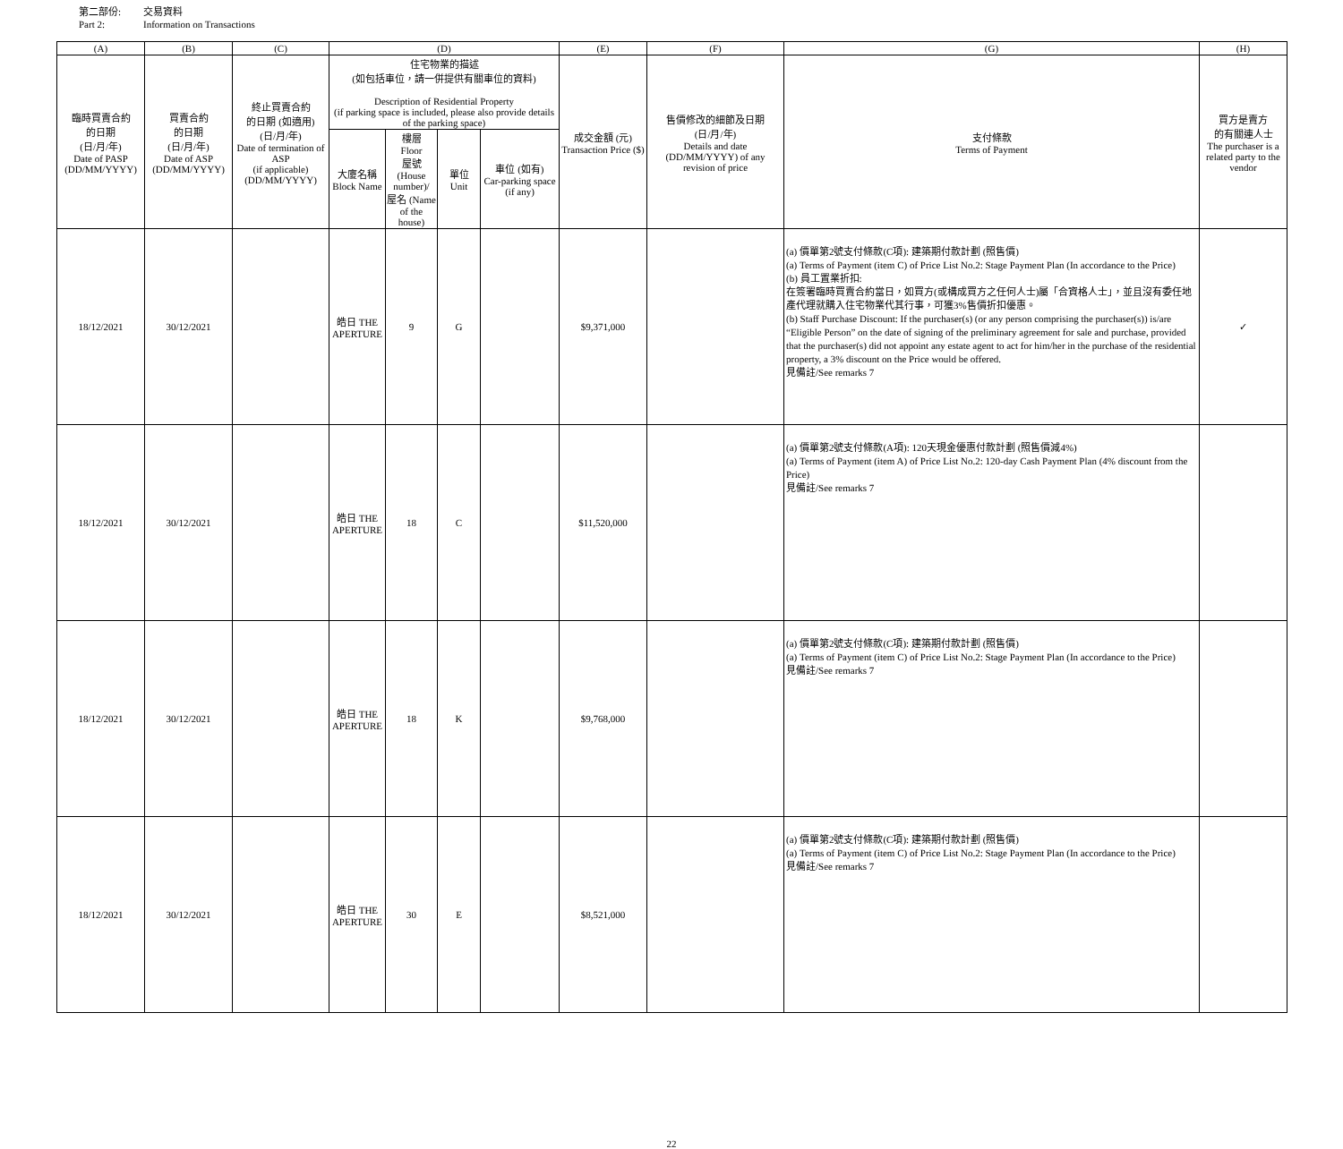第二部份: 交易資料
Part 2: Information on Transactions
| (A) | (B) | (C) | (D) | | | | (E) | (F) | (G) | (H) |
| --- | --- | --- | --- | --- | --- | --- | --- | --- | --- | --- |
| 臨時買賣合約 的日期 (日/月/年) Date of PASP (DD/MM/YYYY) | 買賣合約 的日期 (日/月/年) Date of ASP (DD/MM/YYYY) | 終止買賣合約 的日期 (如適用) (日/月/年) Date of termination of ASP (if applicable) (DD/MM/YYYY) | 住宅物業的描述 (如包括車位，請一併提供有關車位的資料) Description of Residential Property (if parking space is included, please also provide details of the parking space) | | | | 成交金額 (元) Transaction Price ($) | 售價修改的細節及日期 (日/月/年) Details and date (DD/MM/YYYY) of any revision of price | 支付條款 Terms of Payment | 買方是賣方 的有關連人士 The purchaser is a related party to the vendor |
| | | | 大廈名稱 Block Name | 樓層 Floor 屋號 (House number)/ 屋名 (Name of the house) | 單位 Unit | 車位 (如有) Car-parking space (if any) | | | | |
| 18/12/2021 | 30/12/2021 | | 皓日 THE APERTURE | 9 | G | | $9,371,000 | | (a) 價單第2號支付條款(C項): 建築期付款計劃 (照售價) (a) Terms of Payment (item C) of Price List No.2: Stage Payment Plan (In accordance to the Price) (b) 員工置業折扣: 在簽署臨時買賣合約當日，如買方(或構成買方之任何人士)屬「合資格人士」，並且沒有委任地產代理就購入住宅物業代其行事，可獲3%售價折扣優惠。 (b) Staff Purchase Discount: If the purchaser(s) (or any person comprising the purchaser(s)) is/are “Eligible Person” on the date of signing of the preliminary agreement for sale and purchase, provided that the purchaser(s) did not appoint any estate agent to act for him/her in the purchase of the residential property, a 3% discount on the Price would be offered. 見備註/See remarks 7 | ✓ |
| 18/12/2021 | 30/12/2021 | | 皓日 THE APERTURE | 18 | C | | $11,520,000 | | (a) 價單第2號支付條款(A項): 120天現金優惠付款計劃 (照售價減4%) (a) Terms of Payment (item A) of Price List No.2: 120-day Cash Payment Plan (4% discount from the Price) 見備註/See remarks 7 | |
| 18/12/2021 | 30/12/2021 | | 皓日 THE APERTURE | 18 | K | | $9,768,000 | | (a) 價單第2號支付條款(C項): 建築期付款計劃 (照售價) (a) Terms of Payment (item C) of Price List No.2: Stage Payment Plan (In accordance to the Price) 見備註/See remarks 7 | |
| 18/12/2021 | 30/12/2021 | | 皓日 THE APERTURE | 30 | E | | $8,521,000 | | (a) 價單第2號支付條款(C項): 建築期付款計劃 (照售價) (a) Terms of Payment (item C) of Price List No.2: Stage Payment Plan (In accordance to the Price) 見備註/See remarks 7 | |
22